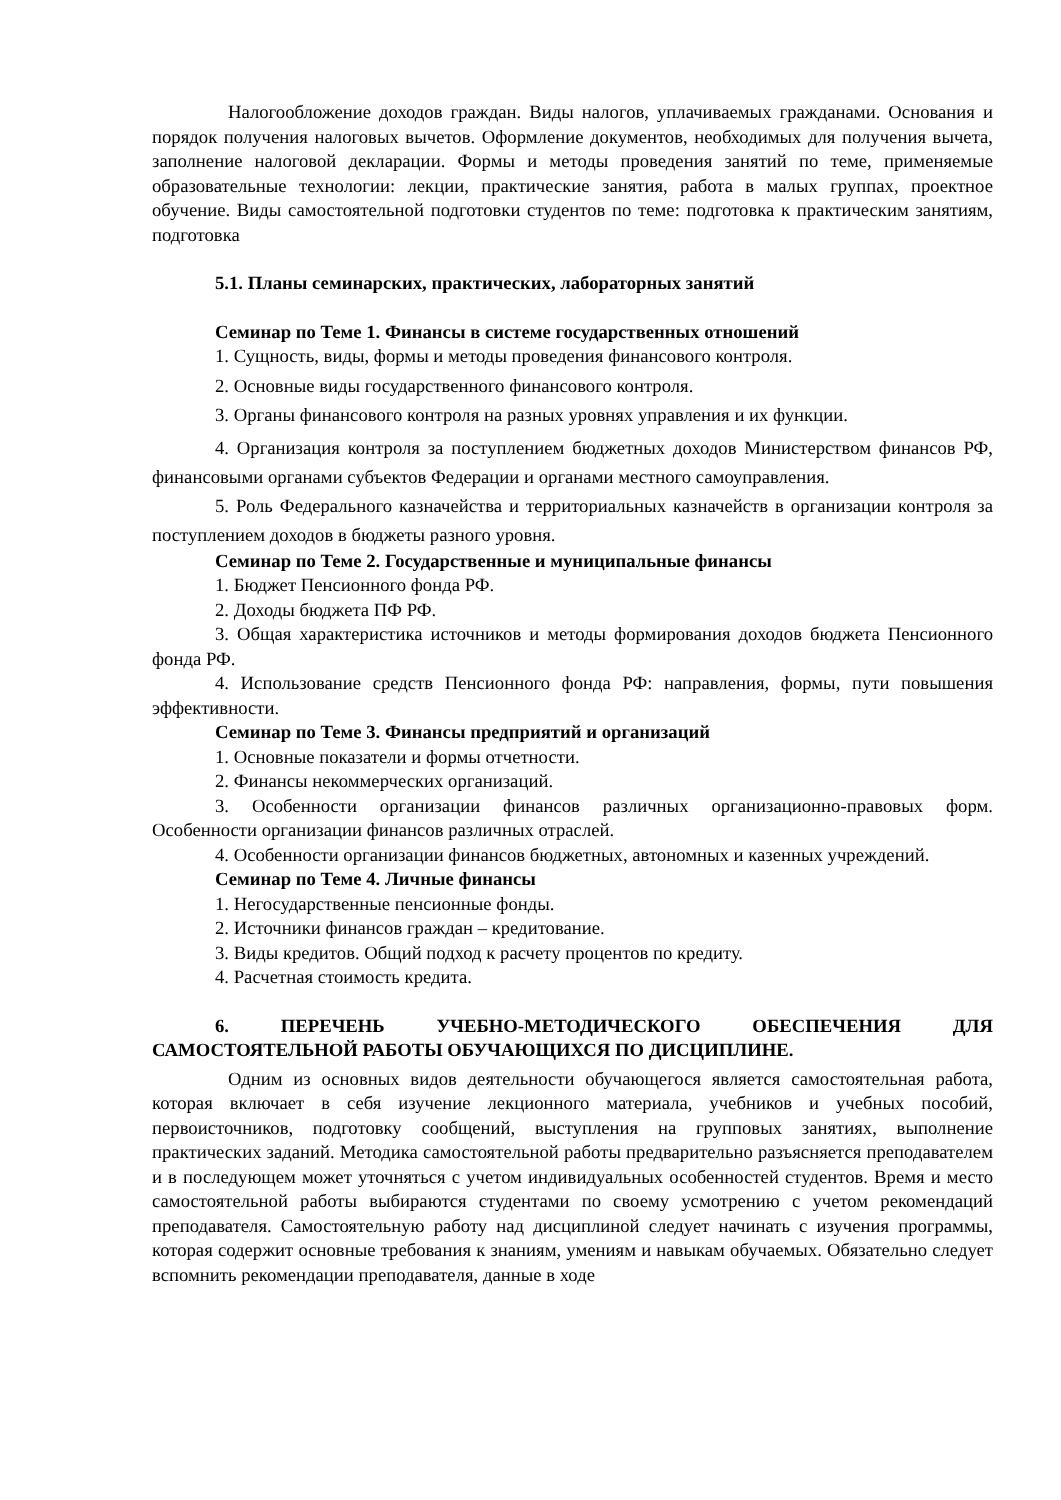Налогообложение доходов граждан. Виды налогов, уплачиваемых гражданами. Основания и порядок получения налоговых вычетов. Оформление документов, необходимых для получения вычета, заполнение налоговой декларации. Формы и методы проведения занятий по теме, применяемые образовательные технологии: лекции, практические занятия, работа в малых группах, проектное обучение. Виды самостоятельной подготовки студентов по теме: подготовка к практическим занятиям, подготовка
5.1. Планы семинарских, практических, лабораторных занятий
Семинар по Теме 1. Финансы в системе государственных отношений
1. Сущность, виды, формы и методы проведения финансового контроля.
2. Основные виды государственного финансового контроля.
3. Органы финансового контроля на разных уровнях управления и их функции.
4. Организация контроля за поступлением бюджетных доходов Министерством финансов РФ, финансовыми органами субъектов Федерации и органами местного самоуправления.
5. Роль Федерального казначейства и территориальных казначейств в организации контроля за поступлением доходов в бюджеты разного уровня.
Семинар по Теме 2. Государственные и муниципальные финансы
1. Бюджет Пенсионного фонда РФ.
2. Доходы бюджета ПФ РФ.
3. Общая характеристика источников и методы формирования доходов бюджета Пенсионного фонда РФ.
4. Использование средств Пенсионного фонда РФ: направления, формы, пути повышения эффективности.
Семинар по Теме 3. Финансы предприятий и организаций
1. Основные показатели и формы отчетности.
2. Финансы некоммерческих организаций.
3. Особенности организации финансов различных организационно-правовых форм. Особенности организации финансов различных отраслей.
4. Особенности организации финансов бюджетных, автономных и казенных учреждений.
Семинар по Теме 4. Личные финансы
1. Негосударственные пенсионные фонды.
2. Источники финансов граждан – кредитование.
3. Виды кредитов. Общий подход к расчету процентов по кредиту.
4. Расчетная стоимость кредита.
6. ПЕРЕЧЕНЬ УЧЕБНО-МЕТОДИЧЕСКОГО ОБЕСПЕЧЕНИЯ ДЛЯ САМОСТОЯТЕЛЬНОЙ РАБОТЫ ОБУЧАЮЩИХСЯ ПО ДИСЦИПЛИНЕ.
Одним из основных видов деятельности обучающегося является самостоятельная работа, которая включает в себя изучение лекционного материала, учебников и учебных пособий, первоисточников, подготовку сообщений, выступления на групповых занятиях, выполнение практических заданий. Методика самостоятельной работы предварительно разъясняется преподавателем и в последующем может уточняться с учетом индивидуальных особенностей студентов. Время и место самостоятельной работы выбираются студентами по своему усмотрению с учетом рекомендаций преподавателя. Самостоятельную работу над дисциплиной следует начинать с изучения программы, которая содержит основные требования к знаниям, умениям и навыкам обучаемых. Обязательно следует вспомнить рекомендации преподавателя, данные в ходе